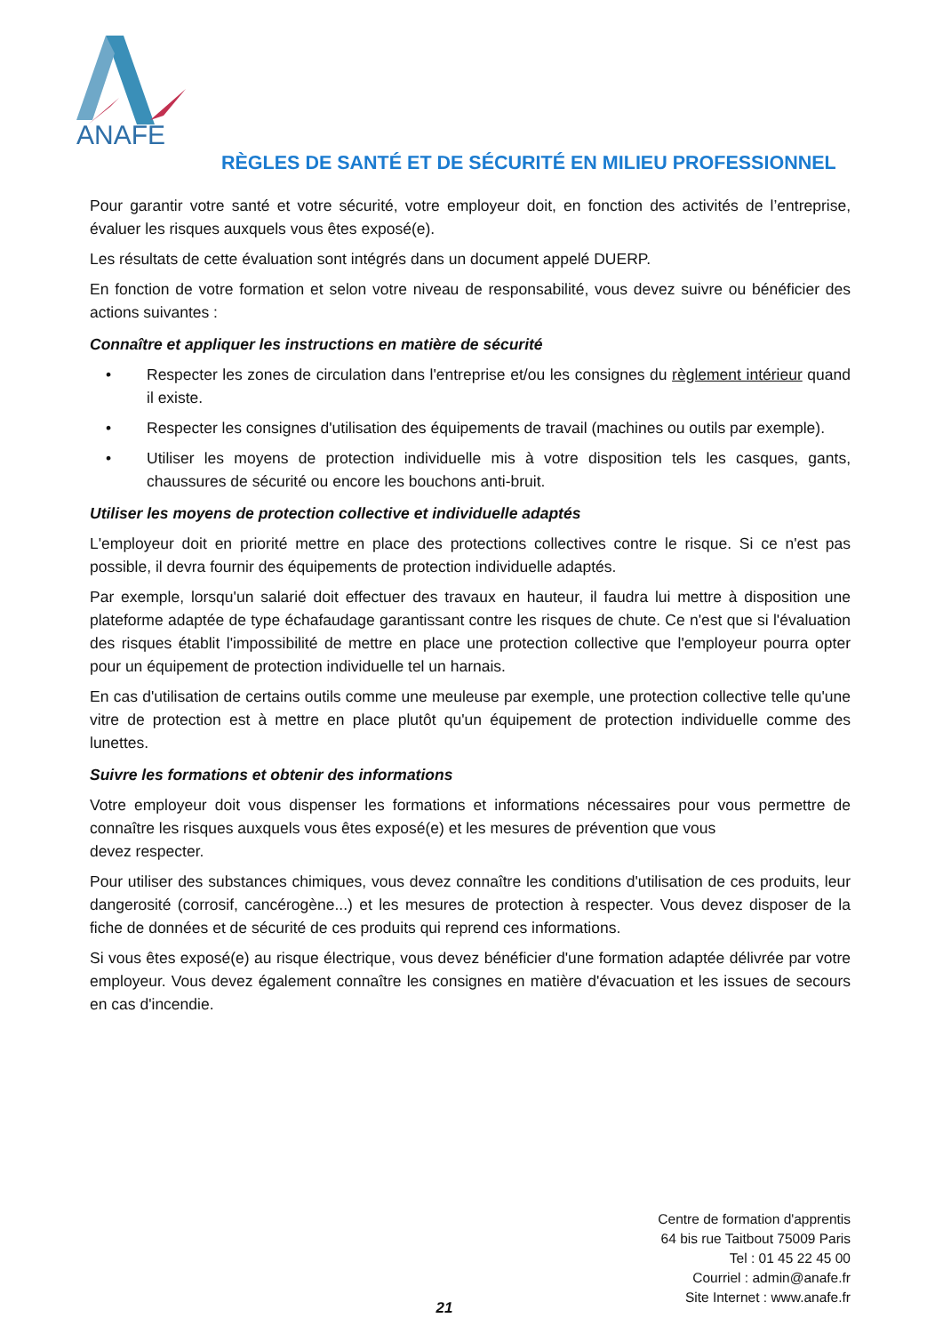ANAFE
RÈGLES DE SANTÉ ET DE SÉCURITÉ EN MILIEU PROFESSIONNEL
Pour garantir votre santé et votre sécurité, votre employeur doit, en fonction des activités de l’entreprise, évaluer les risques auxquels vous êtes exposé(e).
Les résultats de cette évaluation sont intégrés dans un document appelé DUERP.
En fonction de votre formation et selon votre niveau de responsabilité, vous devez suivre ou bénéficier des actions suivantes :
Connaître et appliquer les instructions en matière de sécurité
• Respecter les zones de circulation dans l'entreprise et/ou les consignes du règlement intérieur quand il existe.
• Respecter les consignes d'utilisation des équipements de travail (machines ou outils par exemple).
• Utiliser les moyens de protection individuelle mis à votre disposition tels les casques, gants, chaussures de sécurité ou encore les bouchons anti-bruit.
Utiliser les moyens de protection collective et individuelle adaptés
L'employeur doit en priorité mettre en place des protections collectives contre le risque. Si ce n'est pas possible, il devra fournir des équipements de protection individuelle adaptés.
Par exemple, lorsqu'un salarié doit effectuer des travaux en hauteur, il faudra lui mettre à disposition une plateforme adaptée de type échafaudage garantissant contre les risques de chute. Ce n'est que si l'évaluation des risques établit l'impossibilité de mettre en place une protection collective que l'employeur pourra opter pour un équipement de protection individuelle tel un harnais.
En cas d'utilisation de certains outils comme une meuleuse par exemple, une protection collective telle qu'une vitre de protection est à mettre en place plutôt qu'un équipement de protection individuelle comme des lunettes.
Suivre les formations et obtenir des informations
Votre employeur doit vous dispenser les formations et informations nécessaires pour vous permettre de connaître les risques auxquels vous êtes exposé(e) et les mesures de prévention que vous
devez respecter.
Pour utiliser des substances chimiques, vous devez connaître les conditions d'utilisation de ces produits, leur dangerosité (corrosif, cancérogène...) et les mesures de protection à respecter. Vous devez disposer de la fiche de données et de sécurité de ces produits qui reprend ces informations.
Si vous êtes exposé(e) au risque électrique, vous devez bénéficier d'une formation adaptée délivrée par votre employeur. Vous devez également connaître les consignes en matière d'évacuation et les issues de secours en cas d'incendie.
Centre de formation d'apprentis
64 bis rue Taitbout 75009 Paris
Tel : 01 45 22 45 00
Courriel : admin@anafe.fr
Site Internet : www.anafe.fr
21